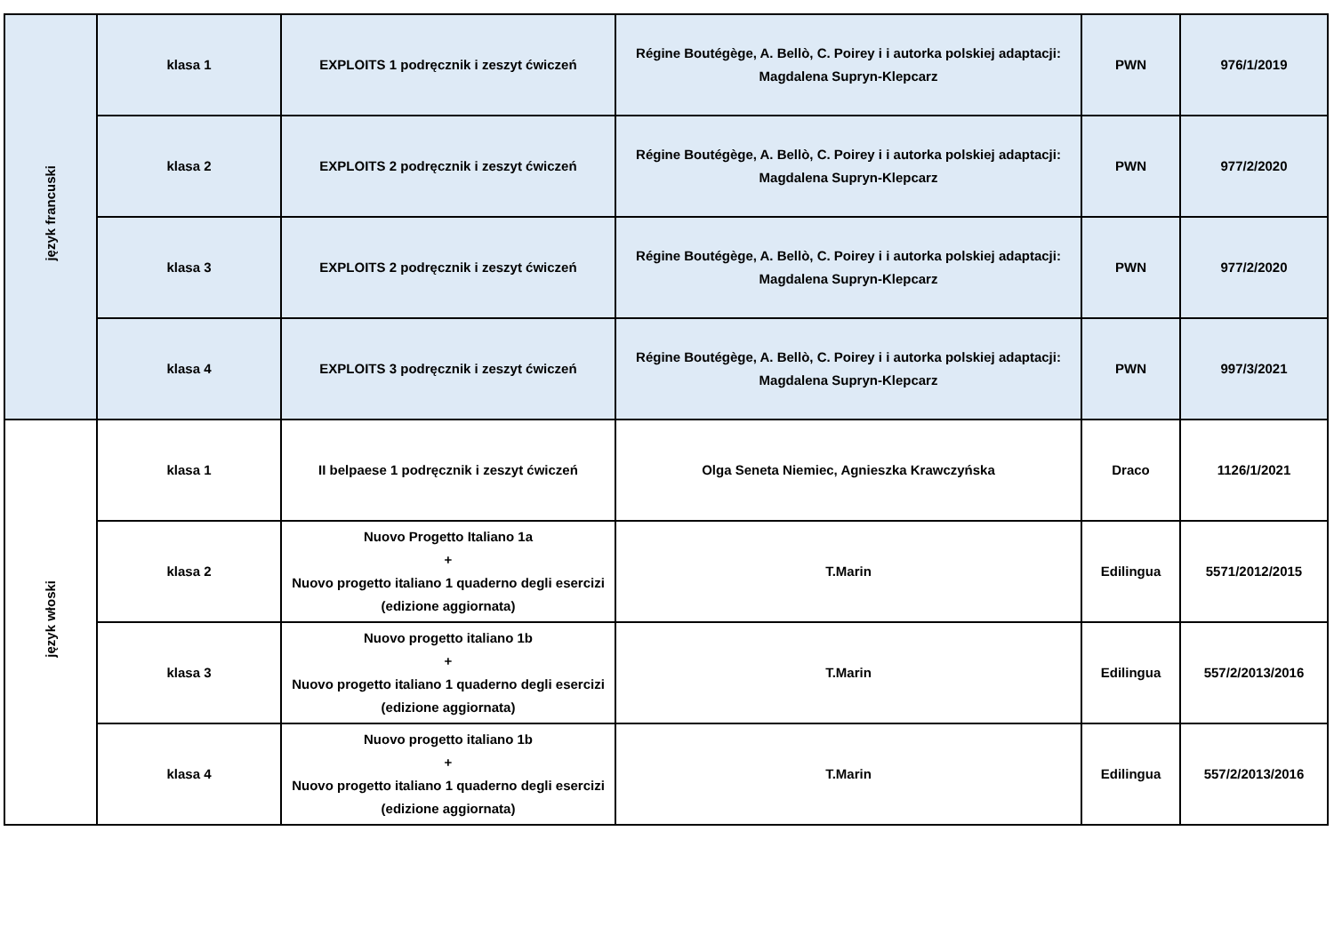| język francuski | klasa 1 | EXPLOITS 1 podręcznik i zeszyt ćwiczeń | Régine Boutégège, A. Bellò, C. Poirey i i autorka polskiej adaptacji: Magdalena Supryn-Klepcarz | PWN | 976/1/2019 |
| | klasa 2 | EXPLOITS 2 podręcznik i zeszyt ćwiczeń | Régine Boutégège, A. Bellò, C. Poirey i i autorka polskiej adaptacji: Magdalena Supryn-Klepcarz | PWN | 977/2/2020 |
| | klasa 3 | EXPLOITS 2 podręcznik i zeszyt ćwiczeń | Régine Boutégège, A. Bellò, C. Poirey i i autorka polskiej adaptacji: Magdalena Supryn-Klepcarz | PWN | 977/2/2020 |
| | klasa 4 | EXPLOITS 3 podręcznik i zeszyt ćwiczeń | Régine Boutégège, A. Bellò, C. Poirey i i autorka polskiej adaptacji: Magdalena Supryn-Klepcarz | PWN | 997/3/2021 |
| język włoski | klasa 1 | II belpaese 1 podręcznik i zeszyt ćwiczeń | Olga Seneta Niemiec, Agnieszka Krawczyńska | Draco | 1126/1/2021 |
| | klasa 2 | Nuovo Progetto Italiano 1a + Nuovo progetto italiano 1 quaderno degli esercizi (edizione aggiornata) | T.Marin | Edilingua | 5571/2012/2015 |
| | klasa 3 | Nuovo progetto italiano 1b + Nuovo progetto italiano 1 quaderno degli esercizi (edizione aggiornata) | T.Marin | Edilingua | 557/2/2013/2016 |
| | klasa 4 | Nuovo progetto italiano 1b + Nuovo progetto italiano 1 quaderno degli esercizi (edizione aggiornata) | T.Marin | Edilingua | 557/2/2013/2016 |